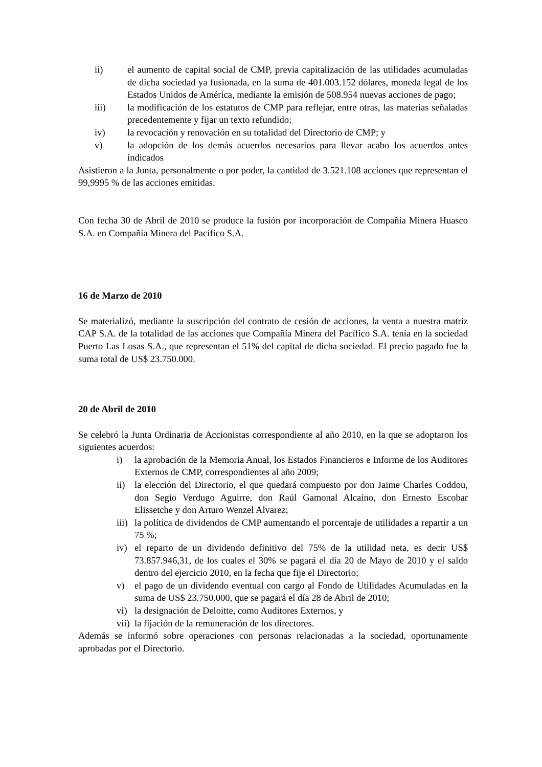ii) el aumento de capital social de CMP, previa capitalización de las utilidades acumuladas de dicha sociedad ya fusionada, en la suma de 401.003.152 dólares, moneda legal de los Estados Unidos de América, mediante la emisión de 508.954 nuevas acciones de pago;
iii) la modificación de los estatutos de CMP para reflejar, entre otras, las materias señaladas precedentemente y fijar un texto refundido;
iv) la revocación y renovación en su totalidad del Directorio de CMP; y
v) la adopción de los demás acuerdos necesarios para llevar acabo los acuerdos antes indicados
Asistieron a la Junta, personalmente o por poder, la cantidad de 3.521.108 acciones que representan el 99,9995 % de las acciones emitidas.
Con fecha 30 de Abril de 2010 se produce la fusión por incorporación de Compañía Minera Huasco S.A. en Compañía Minera del Pacífico S.A.
16 de Marzo de 2010
Se materializó, mediante la suscripción del contrato de cesión de acciones, la venta a nuestra matriz CAP S.A. de la totalidad de las acciones que Compañía Minera del Pacífico S.A. tenía en la sociedad Puerto Las Losas S.A., que representan el 51% del capital de dicha sociedad. El precio pagado fue la suma total de US$ 23.750.000.
20 de Abril de 2010
Se celebró la Junta Ordinaria de Accionistas correspondiente al año 2010, en la que se adoptaron los siguientes acuerdos:
i) la aprobación de la Memoria Anual, los Estados Financieros e Informe de los Auditores Externos de CMP, correspondientes al año 2009;
ii) la elección del Directorio, el que quedará compuesto por don Jaime Charles Coddou, don Segio Verdugo Aguirre, don Raúl Gamonal Alcaíno, don Ernesto Escobar Elissetche y don Arturo Wenzel Alvarez;
iii) la política de dividendos de CMP aumentando el porcentaje de utilidades a repartir a un 75 %;
iv) el reparto de un dividendo definitivo del 75% de la utilidad neta, es decir US$ 73.857.946,31, de los cuales el 30% se pagará el día 20 de Mayo de 2010 y el saldo dentro del ejercicio 2010, en la fecha que fije el Directorio;
v) el pago de un dividendo eventual con cargo al Fondo de Utilidades Acumuladas en la suma de US$ 23.750.000, que se pagará el día 28 de Abril de 2010;
vi) la designación de Deloitte, como Auditores Externos, y
vii) la fijación de la remuneración de los directores.
Además se informó sobre operaciones con personas relacionadas a la sociedad, oportunamente aprobadas por el Directorio.